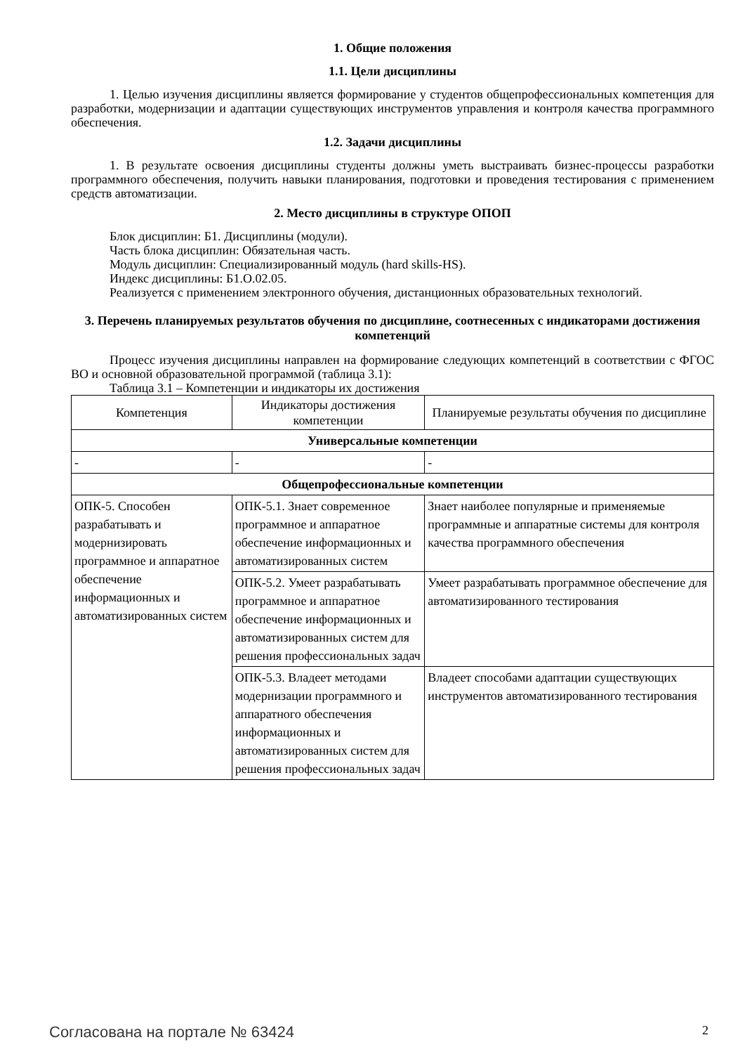1. Общие положения
1.1. Цели дисциплины
1. Целью изучения дисциплины является формирование у студентов общепрофессиональных компетенция для разработки, модернизации и адаптации существующих инструментов управления и контроля качества программного обеспечения.
1.2. Задачи дисциплины
1. В результате освоения дисциплины студенты должны уметь выстраивать бизнес-процессы разработки программного обеспечения, получить навыки планирования, подготовки и проведения тестирования с применением средств автоматизации.
2. Место дисциплины в структуре ОПОП
Блок дисциплин: Б1. Дисциплины (модули).
Часть блока дисциплин: Обязательная часть.
Модуль дисциплин: Специализированный модуль (hard skills-HS).
Индекс дисциплины: Б1.О.02.05.
Реализуется с применением электронного обучения, дистанционных образовательных технологий.
3. Перечень планируемых результатов обучения по дисциплине, соотнесенных с индикаторами достижения компетенций
Процесс изучения дисциплины направлен на формирование следующих компетенций в соответствии с ФГОС ВО и основной образовательной программой (таблица 3.1):
Таблица 3.1 – Компетенции и индикаторы их достижения
| Компетенция | Индикаторы достижения компетенции | Планируемые результаты обучения по дисциплине |
| --- | --- | --- |
| Универсальные компетенции | | |
| - | - | - |
| Общепрофессиональные компетенции | | |
| ОПК-5. Способен разрабатывать и модернизировать программное и аппаратное обеспечение информационных и автоматизированных систем | ОПК-5.1. Знает современное программное и аппаратное обеспечение информационных и автоматизированных систем | Знает наиболее популярные и применяемые программные и аппаратные системы для контроля качества программного обеспечения |
| | ОПК-5.2. Умеет разрабатывать программное и аппаратное обеспечение информационных и автоматизированных систем для решения профессиональных задач | Умеет разрабатывать программное обеспечение для автоматизированного тестирования |
| | ОПК-5.3. Владеет методами модернизации программного и аппаратного обеспечения информационных и автоматизированных систем для решения профессиональных задач | Владеет способами адаптации существующих инструментов автоматизированного тестирования |
Согласована на портале № 63424 2